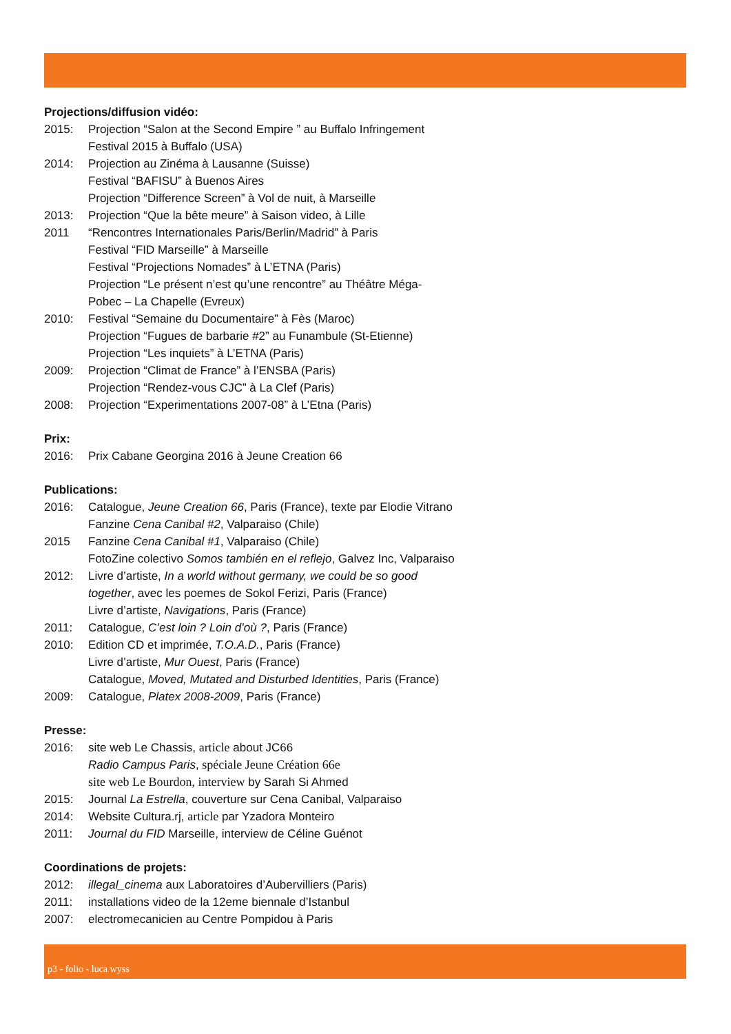Projections/diffusion vidéo:
2015: Projection “Salon at the Second Empire ” au Buffalo Infringement
Festival 2015 à Buffalo (USA)
2014: Projection au Zinéma à Lausanne (Suisse)
Festival “BAFISU” à Buenos Aires
Projection “Difference Screen” à Vol de nuit, à Marseille
2013: Projection “Que la bête meure” à Saison video, à Lille
2011 “Rencontres Internationales Paris/Berlin/Madrid” à Paris
Festival “FID Marseille” à Marseille
Festival “Projections Nomades” à L’ETNA (Paris)
Projection “Le présent n’est qu’une rencontre” au Théâtre Méga-
Pobec – La Chapelle (Evreux)
2010: Festival “Semaine du Documentaire” à Fès (Maroc)
Projection “Fugues de barbarie #2” au Funambule (St-Etienne)
Projection “Les inquiets” à L’ETNA (Paris)
2009: Projection “Climat de France” à l’ENSBA (Paris)
Projection “Rendez-vous CJC” à La Clef (Paris)
2008: Projection “Experimentations 2007-08” à L’Etna (Paris)
Prix:
2016: Prix Cabane Georgina 2016 à Jeune Creation 66
Publications:
2016: Catalogue, Jeune Creation 66, Paris (France), texte par Elodie Vitrano
Fanzine Cena Canibal #2, Valparaiso (Chile)
2015 Fanzine Cena Canibal #1, Valparaiso (Chile)
FotoZine colectivo Somos también en el reflejo, Galvez Inc, Valparaiso
2012: Livre d’artiste, In a world without germany, we could be so good
together, avec les poemes de Sokol Ferizi, Paris (France)
Livre d’artiste, Navigations, Paris (France)
2011: Catalogue, C’est loin ? Loin d’où ?, Paris (France)
2010: Edition CD et imprimée, T.O.A.D., Paris (France)
Livre d’artiste, Mur Ouest, Paris (France)
Catalogue, Moved, Mutated and Disturbed Identities, Paris (France)
2009: Catalogue, Platex 2008-2009, Paris (France)
Presse:
2016: site web Le Chassis, article about JC66
Radio Campus Paris, spéciale Jeune Création 66e
site web Le Bourdon, interview by Sarah Si Ahmed
2015: Journal La Estrella, couverture sur Cena Canibal, Valparaiso
2014: Website Cultura.rj, article par Yzadora Monteiro
2011: Journal du FID Marseille, interview de Céline Guénot
Coordinations de projets:
2012: illegal_cinema aux Laboratoires d’Aubervilliers (Paris)
2011: installations video de la 12eme biennale d’Istanbul
2007: electromecanicien au Centre Pompidou à Paris
p3 - folio - luca wyss